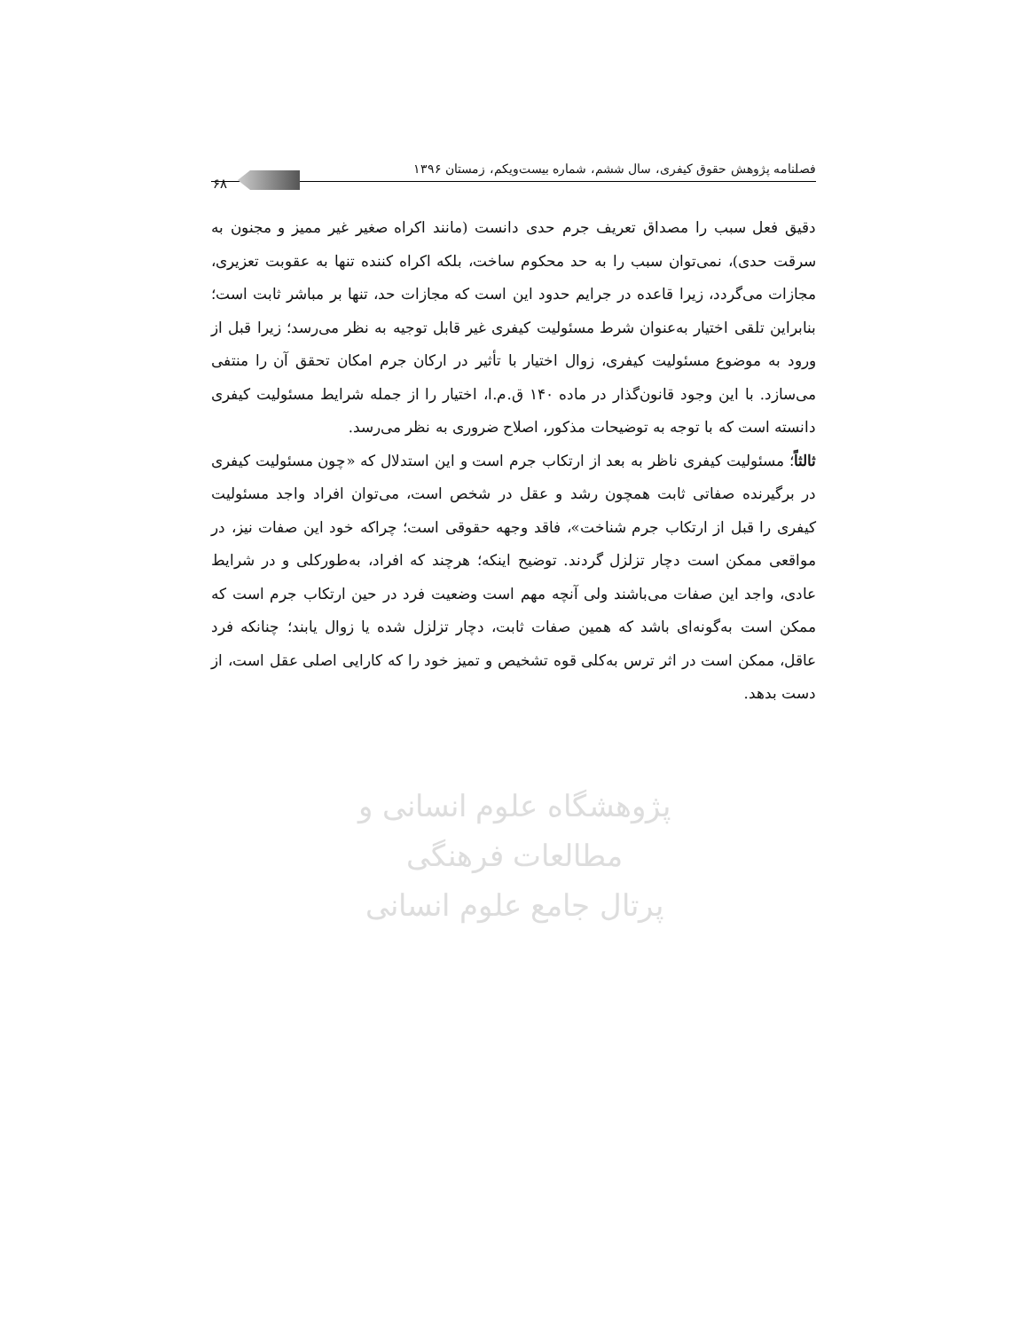فصلنامه پژوهش حقوق کیفری، سال ششم، شماره بیست‌ویکم، زمستان ۱۳۹۶
۶۸
پژوهشگاه علوم انسانی و مطالعات فرهنگی
پرتال جامع علوم انسانی
دقیق فعل سبب را مصداق تعریف جرم حدی دانست (مانند اکراه صغیر غیر ممیز و مجنون به سرقت حدی)، نمی‌توان سبب را به حد محکوم ساخت، بلکه اکراه کننده تنها به عقوبت تعزیری، مجازات می‌گردد، زیرا قاعده در جرایم حدود این است که مجازات حد، تنها بر مباشر ثابت است؛ بنابراین تلقی اختیار به‌عنوان شرط مسئولیت کیفری غیر قابل توجیه به نظر می‌رسد؛ زیرا قبل از ورود به موضوع مسئولیت کیفری، زوال اختیار با تأثیر در ارکان جرم امکان تحقق آن را منتفی می‌سازد. با این وجود قانون‌گذار در ماده ۱۴۰ ق.م.ا، اختیار را از جمله شرایط مسئولیت کیفری دانسته است که با توجه به توضیحات مذکور، اصلاح ضروری به نظر می‌رسد.
ثالثاً؛ مسئولیت کیفری ناظر به بعد از ارتکاب جرم است و این استدلال که «چون مسئولیت کیفری در برگیرنده صفاتی ثابت همچون رشد و عقل در شخص است، می‌توان افراد واجد مسئولیت کیفری را قبل از ارتکاب جرم شناخت»، فاقد وجهه حقوقی است؛ چراکه خود این صفات نیز، در مواقعی ممکن است دچار تزلزل گردند. توضیح اینکه؛ هرچند که افراد، به‌طورکلی و در شرایط عادی، واجد این صفات می‌باشند ولی آنچه مهم است وضعیت فرد در حین ارتکاب جرم است که ممکن است به‌گونه‌ای باشد که همین صفات ثابت، دچار تزلزل شده یا زوال یابند؛ چنانکه فرد عاقل، ممکن است در اثر ترس به‌کلی قوه تشخیص و تمیز خود را که کارایی اصلی عقل است، از دست بدهد.